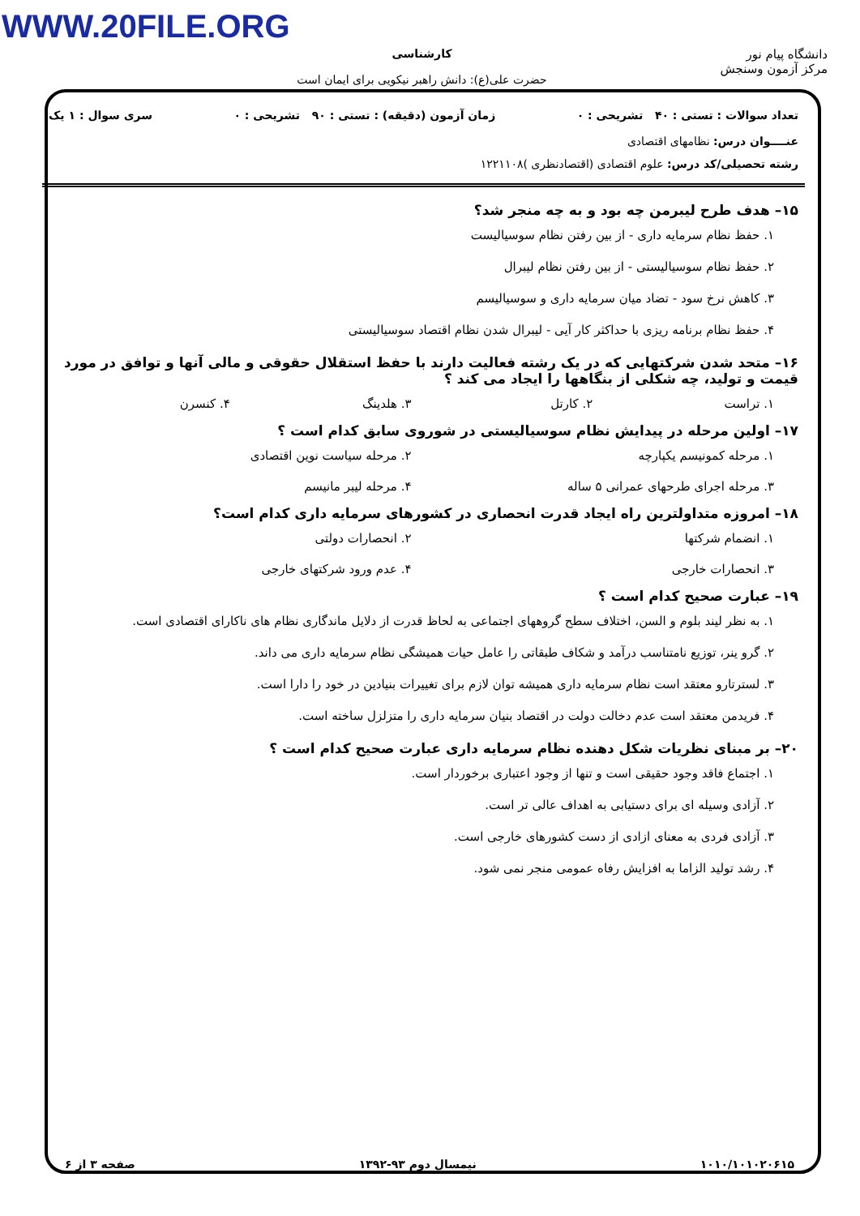WWW.20FILE.ORG
دانشگاه پیام نور
مرکز آزمون وسنجش
کارشناسی
حضرت علی(ع): دانش راهبر نیکویی برای ایمان است
تعداد سوالات : تستی : ۴۰ تشریحی : ۰ زمان آزمون (دقیقه) : تستی : ۹۰ تشریحی : ۰ سری سوال : ۱ یک
عنــــوان درس: نظامهای اقتصادی
رشته تحصیلی/کد درس: علوم اقتصادی (اقتصادنظری )۱۲۲۱۱۰۸
۱۵– هدف طرح لیبرمن چه بود و به چه منجر شد؟
۱. حفظ نظام سرمایه داری - از بین رفتن نظام سوسیالیست
۲. حفظ نظام سوسیالیستی - از بین رفتن نظام لیبرال
۳. کاهش نرخ سود - تضاد میان سرمایه داری و سوسیالیسم
۴. حفظ نظام برنامه ریزی با حداکثر کار آیی - لیبرال شدن نظام اقتصاد سوسیالیستی
۱۶– متحد شدن شرکتهایی که در یک رشته فعالیت دارند با حفظ استقلال حقوقی و مالی آنها و توافق در مورد قیمت و تولید، چه شکلی از بنگاهها را ایجاد می کند ؟
۱. تراست ۲. کارتل ۳. هلدینگ ۴. کنسرن
۱۷– اولین مرحله در پیدایش نظام سوسیالیستی در شوروی سابق کدام است ؟
۱. مرحله کمونیسم یکپارچه ۲. مرحله سیاست نوین اقتصادی ۳. مرحله اجرای طرحهای عمرانی ۵ ساله ۴. مرحله لیبر مانیسم
۱۸– امروزه متداولترین راه ایجاد قدرت انحصاری در کشورهای سرمایه داری کدام است؟
۱. انضمام شرکتها ۲. انحصارات دولتی ۳. انحصارات خارجی ۴. عدم ورود شرکتهای خارجی
۱۹– عبارت صحیح کدام است ؟
۱. به نظر لیند بلوم و السن، اختلاف سطح گروههای اجتماعی به لحاظ قدرت از دلایل ماندگاری نظام های ناکارای اقتصادی است.
۲. گرو ینر، توزیع نامتناسب درآمد و شکاف طبقاتی را عامل حیات همیشگی نظام سرمایه داری می داند.
۳. لسترتارو معتقد است نظام سرمایه داری همیشه توان لازم برای تغییرات بنیادین در خود را دارا است.
۴. فریدمن معتقد است عدم دخالت دولت در اقتصاد بنیان سرمایه داری را متزلزل ساخته است.
۲۰– بر مبنای نظریات شکل دهنده نظام سرمایه داری عبارت صحیح کدام است ؟
۱. اجتماع فاقد وجود حقیقی است و تنها از وجود اعتباری برخوردار است.
۲. آزادی وسیله ای برای دستیابی به اهداف عالی تر است.
۳. آزادی فردی به معنای ازادی از دست کشورهای خارجی است.
۴. رشد تولید الزاما به افزایش رفاه عمومی منجر نمی شود.
۱۰۱۰/۱۰۱۰۲۰۶۱۵ نیمسال دوم ۹۳-۱۳۹۲ صفحه ۳ از ۶